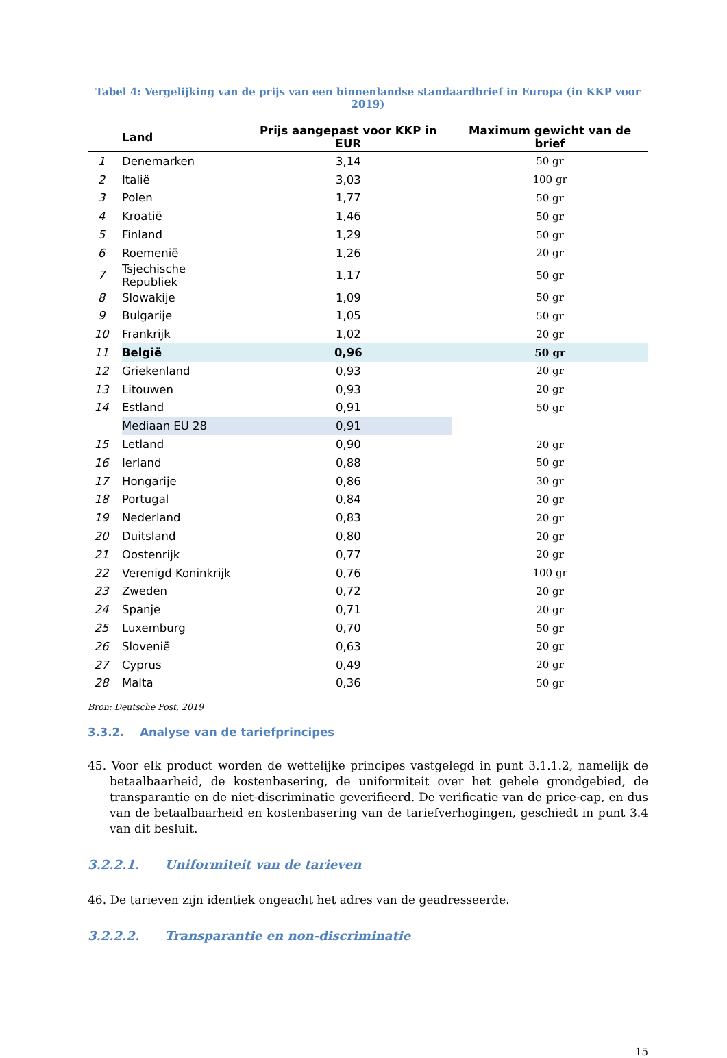Tabel 4: Vergelijking van de prijs van een binnenlandse standaardbrief in Europa (in KKP voor 2019)
| | Land | Prijs aangepast voor KKP in EUR | Maximum gewicht van de brief |
| --- | --- | --- | --- |
| 1 | Denemarken | 3,14 | 50 gr |
| 2 | Italië | 3,03 | 100 gr |
| 3 | Polen | 1,77 | 50 gr |
| 4 | Kroatië | 1,46 | 50 gr |
| 5 | Finland | 1,29 | 50 gr |
| 6 | Roemenië | 1,26 | 20 gr |
| 7 | Tsjechische Republiek | 1,17 | 50 gr |
| 8 | Slowakije | 1,09 | 50 gr |
| 9 | Bulgarije | 1,05 | 50 gr |
| 10 | Frankrijk | 1,02 | 20 gr |
| 11 | België | 0,96 | 50 gr |
| 12 | Griekenland | 0,93 | 20 gr |
| 13 | Litouwen | 0,93 | 20 gr |
| 14 | Estland | 0,91 | 50 gr |
| | Mediaan EU 28 | 0,91 | |
| 15 | Letland | 0,90 | 20 gr |
| 16 | Ierland | 0,88 | 50 gr |
| 17 | Hongarije | 0,86 | 30 gr |
| 18 | Portugal | 0,84 | 20 gr |
| 19 | Nederland | 0,83 | 20 gr |
| 20 | Duitsland | 0,80 | 20 gr |
| 21 | Oostenrijk | 0,77 | 20 gr |
| 22 | Verenigd Koninkrijk | 0,76 | 100 gr |
| 23 | Zweden | 0,72 | 20 gr |
| 24 | Spanje | 0,71 | 20 gr |
| 25 | Luxemburg | 0,70 | 50 gr |
| 26 | Slovenië | 0,63 | 20 gr |
| 27 | Cyprus | 0,49 | 20 gr |
| 28 | Malta | 0,36 | 50 gr |
Bron: Deutsche Post, 2019
3.3.2. Analyse van de tariefprincipes
45. Voor elk product worden de wettelijke principes vastgelegd in punt 3.1.1.2, namelijk de betaalbaarheid, de kostenbasering, de uniformiteit over het gehele grondgebied, de transparantie en de niet-discriminatie geverifieerd. De verificatie van de price-cap, en dus van de betaalbaarheid en kostenbasering van de tariefverhogingen, geschiedt in punt 3.4 van dit besluit.
3.2.2.1. Uniformiteit van de tarieven
46. De tarieven zijn identiek ongeacht het adres van de geadresseerde.
3.2.2.2. Transparantie en non-discriminatie
15